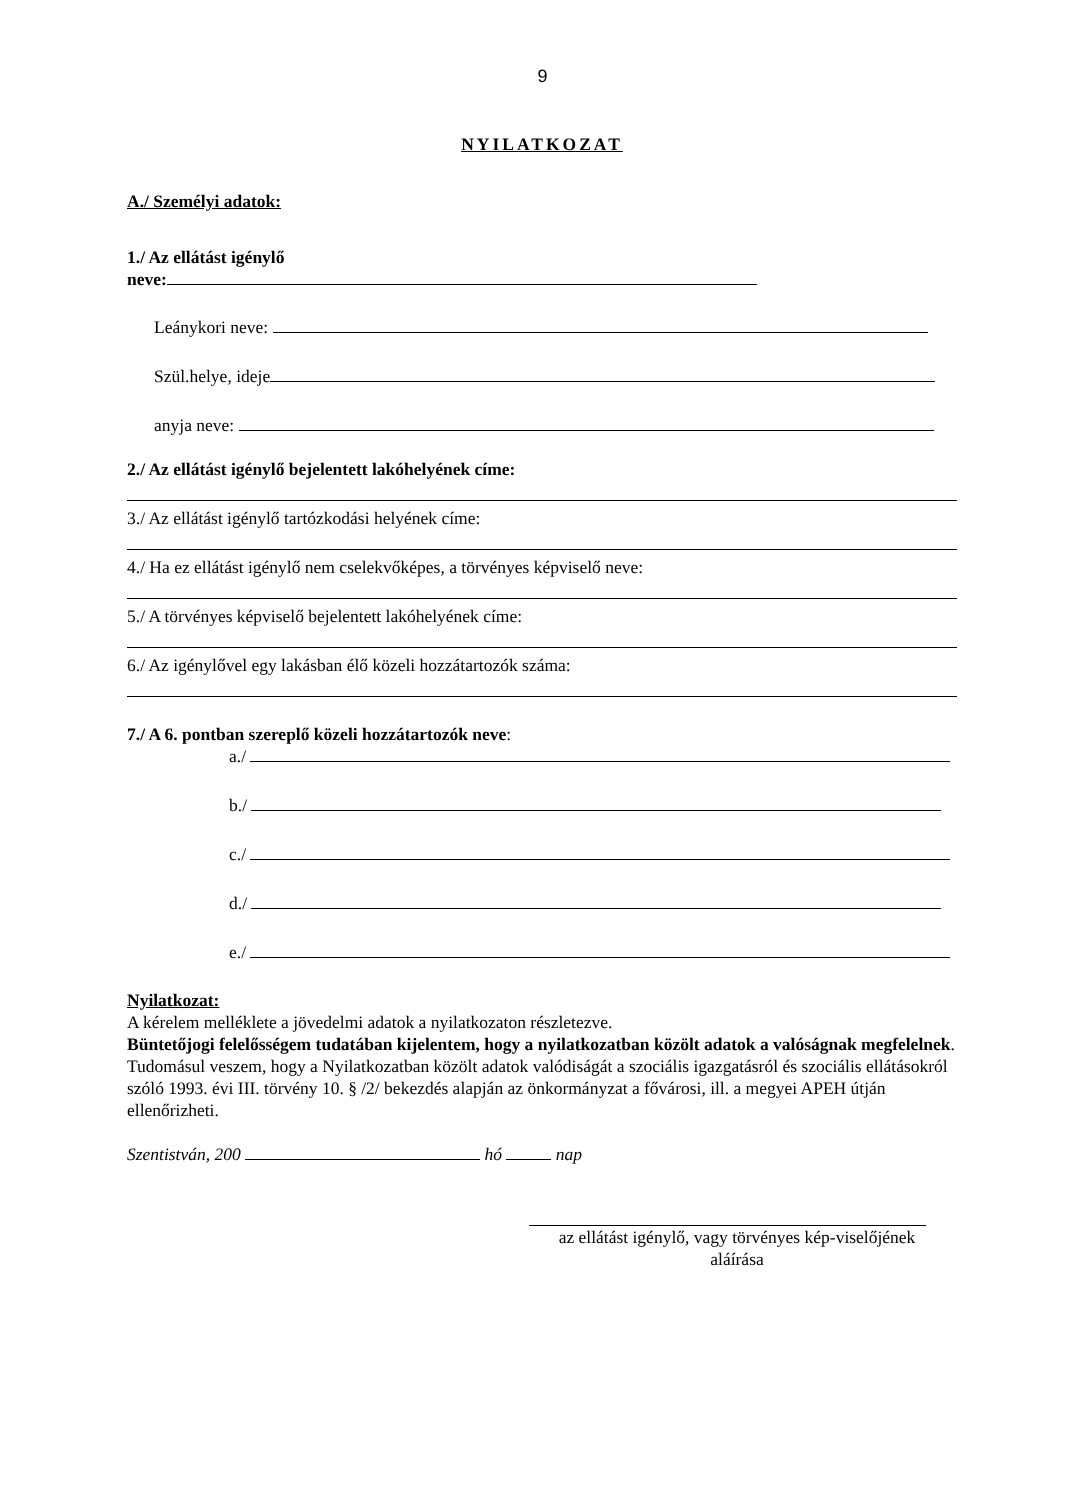9
NYILATKOZAT
A./ Személyi adatok:
1./ Az ellátást igénylő
neve:
Leánykori neve:
Szül.helye, ideje
anyja neve:
2./ Az ellátást igénylő bejelentett lakóhelyének címe:
3./ Az ellátást igénylő tartózkodási helyének címe:
4./ Ha ez ellátást igénylő nem cselekvőképes, a törvényes képviselő neve:
5./ A törvényes képviselő bejelentett lakóhelyének címe:
6./ Az igénylővel egy lakásban élő közeli hozzátartozók száma:
7./ A 6. pontban szereplő közeli hozzátartozók neve:
a./
b./
c./
d./
e./
Nyilatkozat:
A kérelem melléklete a jövedelmi adatok a nyilatkozaton részletezve.
Büntetőjogi felelősségem tudatában kijelentem, hogy a nyilatkozatban közölt adatok a valóságnak megfelelnek.
Tudomásul veszem, hogy a Nyilatkozatban közölt adatok valódiságát a szociális igazgatásról és szociális ellátásokról szóló 1993. évi III. törvény 10. § /2/ bekezdés alapján az önkormányzat a fővárosi, ill. a megyei APEH útján ellenőrizheti.
Szentistván, 200 hó nap
az ellátást igénylő, vagy törvényes kép-viselőjének aláírása